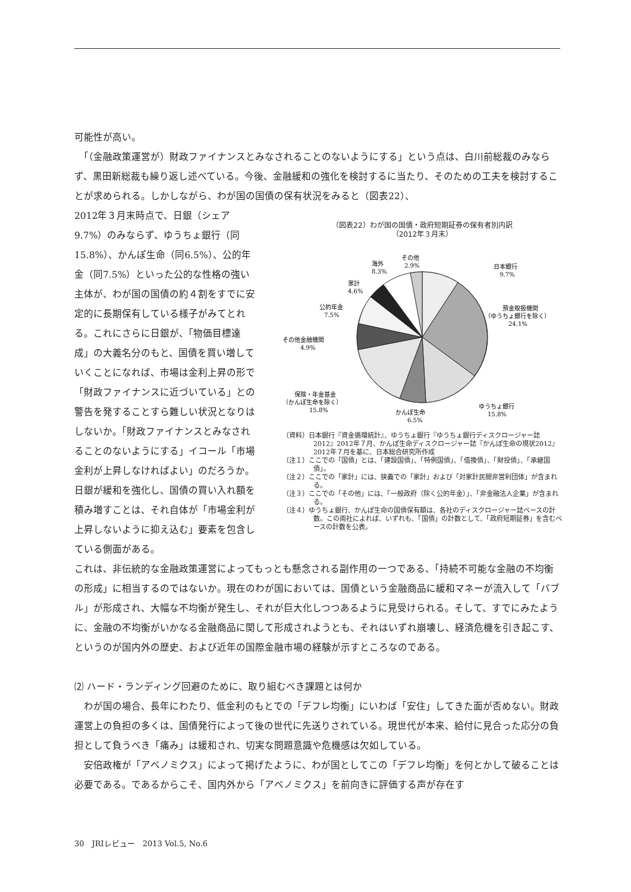可能性が高い。
　「（金融政策運営が）財政ファイナンスとみなされることのないようにする」という点は、白川前総裁のみならず、黒田新総裁も繰り返し述べている。今後、金融緩和の強化を検討するに当たり、そのための工夫を検討することが求められる。しかしながら、わが国の国債の保有状況をみると（図表22）、
2012年３月末時点で、日銀（シェア9.7%）のみならず、ゆうちょ銀行（同15.8%）、かんぽ生命（同6.5%）、公的年金（同7.5%）といった公的な性格の強い主体が、わが国の国債の約４割をすでに安定的に長期保有している様子がみてとれる。これにさらに日銀が、「物価目標達成」の大義名分のもと、国債を買い増していくことになれば、市場は金利上昇の形で「財政ファイナンスに近づいている」との警告を発することすら難しい状況となりはしないか。「財政ファイナンスとみなされることのないようにする」イコール「市場金利が上昇しなければよい」のだろうか。日銀が緩和を強化し、国債の買い入れ額を積み増すことは、それ自体が「市場金利が上昇しないように抑え込む」要素を包含している側面がある。
（図表22）わが国の国債・政府短期証券の保有者別内訳
（2012年３月末）
日本銀行
9.7%
預金取扱機関
（ゆうちょ銀行を除く）
24.1%
ゆうちょ銀行
15.8%
かんぽ生命
6.5%
保険・年金基金
（かんぽ生命を除く）
15.8%
その他金融機関
4.9%
公的年金
7.5%
家計
4.6%
海外
8.3%
その他
2.9%
（資料）日本銀行『資金循環統計』、ゆうちょ銀行『ゆうちょ銀行ディスクロージャー誌2012』2012年７月、かんぽ生命ディスクロージャー誌『かんぽ生命の現状2012』2012年７月を基に、日本総合研究所作成
（注１）ここでの「国債」とは、「建設国債」、「特例国債」、「借換債」、「財投債」、「承継国債」。
（注２）ここでの「家計」には、狭義での「家計」および「対家計民間非営利団体」が含まれる。
（注３）ここでの「その他」には、「一般政府（除く公的年金）」、「非金融法人企業」が含まれる。
（注４）ゆうちょ銀行、かんぽ生命の国債保有額は、各社のディスクロージャー誌ベースの計数。この両社によれば、いずれも、「国債」の計数として、「政府短期証券」を含むベースの計数を公表。
これは、非伝統的な金融政策運営によってもっとも懸念される副作用の一つである、「持続不可能な金融の不均衡の形成」に相当するのではないか。現在のわが国においては、国債という金融商品に緩和マネーが流入して「バブル」が形成され、大幅な不均衡が発生し、それが巨大化しつつあるように見受けられる。そして、すでにみたように、金融の不均衡がいかなる金融商品に関して形成されようとも、それはいずれ崩壊し、経済危機を引き起こす、というのが国内外の歴史、および近年の国際金融市場の経験が示すところなのである。
⑵ ハード・ランディング回避のために、取り組むべき課題とは何か
　わが国の場合、長年にわたり、低金利のもとでの「デフレ均衡」にいわば「安住」してきた面が否めない。財政運営上の負担の多くは、国債発行によって後の世代に先送りされている。現世代が本来、給付に見合った応分の負担として負うべき「痛み」は緩和され、切実な問題意識や危機感は欠如している。
　安倍政権が「アベノミクス」によって掲げたように、わが国としてこの「デフレ均衡」を何とかして破ることは必要である。であるからこそ、国内外から「アベノミクス」を前向きに評価する声が存在す
30　JRIレビュー　2013 Vol.5, No.6